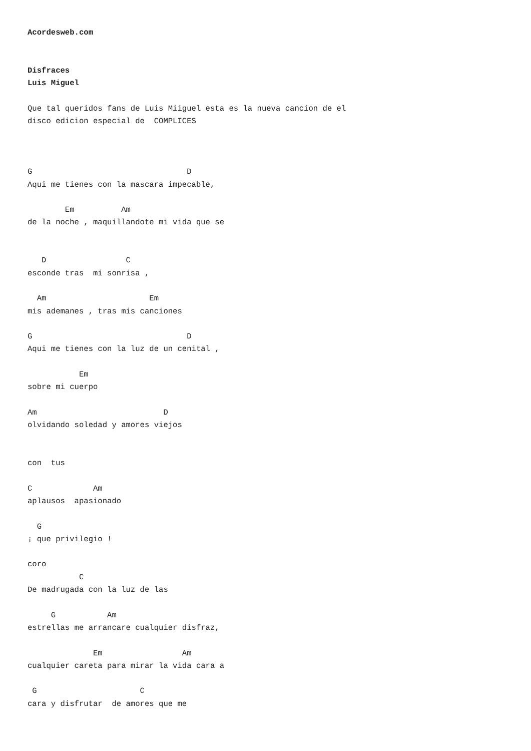Acordesweb.com


Disfraces
Luis Miguel

Que tal queridos fans de Luis Miiguel esta es la nueva cancion de el
disco edicion especial de  COMPLICES



G                                 D
Aqui me tienes con la mascara impecable,

        Em          Am
de la noche , maquillandote mi vida que se


   D                 C
esconde tras  mi sonrisa ,

  Am                      Em
mis ademanes , tras mis canciones

G                                 D
Aqui me tienes con la luz de un cenital ,

           Em
sobre mi cuerpo

Am                           D
olvidando soledad y amores viejos


con  tus

C             Am
aplausos  apasionado

  G
¡ que privilegio !

coro
           C
De madrugada con la luz de las

     G           Am
estrellas me arrancare cualquier disfraz,

              Em                 Am
cualquier careta para mirar la vida cara a

 G                      C
cara y disfrutar  de amores que me